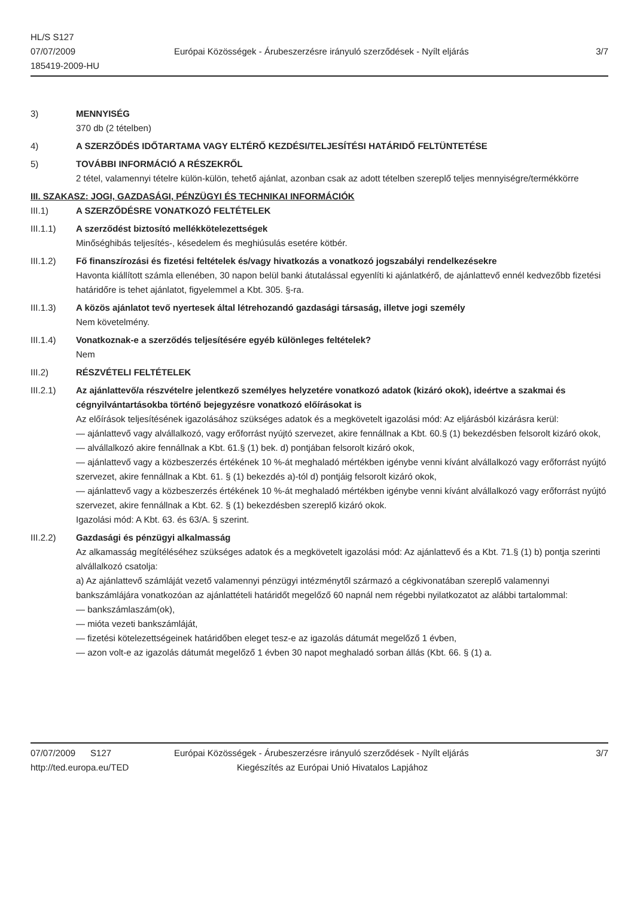HL/S S127
07/07/2009
185419-2009-HU
Európai Közösségek - Árubeszerzésre irányuló szerződések - Nyílt eljárás
3/7
3) MENNYISÉG
370 db (2 tételben)
4) A SZERZŐDÉS IDŐTARTAMA VAGY ELTÉRŐ KEZDÉSI/TELJESÍTÉSI HATÁRIDŐ FELTÜNTETÉSE
5) TOVÁBBI INFORMÁCIÓ A RÉSZEKRŐL
2 tétel, valamennyi tételre külön-külön, tehető ajánlat, azonban csak az adott tételben szereplő teljes mennyiségre/termékkörre
III. SZAKASZ: JOGI, GAZDASÁGI, PÉNZÜGYI ÉS TECHNIKAI INFORMÁCIÓK
III.1) A SZERZŐDÉSRE VONATKOZÓ FELTÉTELEK
III.1.1) A szerződést biztosító mellékkötelezettségek
Minőséghibás teljesítés-, késedelem és meghiúsulás esetére kötbér.
III.1.2) Fő finanszírozási és fizetési feltételek és/vagy hivatkozás a vonatkozó jogszabályi rendelkezésekre
Havonta kiállított számla ellenében, 30 napon belül banki átutalással egyenlíti ki ajánlatkérő, de ajánlattevő ennél kedvezőbb fizetési határidőre is tehet ajánlatot, figyelemmel a Kbt. 305. §-ra.
III.1.3) A közös ajánlatot tevő nyertesek által létrehozandó gazdasági társaság, illetve jogi személy
Nem követelmény.
III.1.4) Vonatkoznak-e a szerződés teljesítésére egyéb különleges feltételek?
Nem
III.2) RÉSZVÉTELI FELTÉTELEK
III.2.1) Az ajánlattevő/a részvételre jelentkező személyes helyzetére vonatkozó adatok (kizáró okok), ideértve a szakmai és cégnyilvántartásokba történő bejegyzésre vonatkozó előírásokat is
Az előírások teljesítésének igazolásához szükséges adatok és a megkövetelt igazolási mód: Az eljárásból kizárásra kerül:
— ajánlattevő vagy alvállalkozó, vagy erőforrást nyújtó szervezet, akire fennállnak a Kbt. 60.§ (1) bekezdésben felsorolt kizáró okok,
— alvállalkozó akire fennállnak a Kbt. 61.§ (1) bek. d) pontjában felsorolt kizáró okok,
— ajánlattevő vagy a közbeszerzés értékének 10 %-át meghaladó mértékben igénybe venni kívánt alvállalkozó vagy erőforrást nyújtó szervezet, akire fennállnak a Kbt. 61. § (1) bekezdés a)-tól d) pontjáig felsorolt kizáró okok,
— ajánlattevő vagy a közbeszerzés értékének 10 %-át meghaladó mértékben igénybe venni kívánt alvállalkozó vagy erőforrást nyújtó szervezet, akire fennállnak a Kbt. 62. § (1) bekezdésben szereplő kizáró okok.
Igazolási mód: A Kbt. 63. és 63/A. § szerint.
III.2.2) Gazdasági és pénzügyi alkalmasság
Az alkamasság megítéléséhez szükséges adatok és a megkövetelt igazolási mód: Az ajánlattevő és a Kbt. 71.§ (1) b) pontja szerinti alvállalkozó csatolja:
a) Az ajánlattevő számláját vezető valamennyi pénzügyi intézménytől származó a cégkivonatában szereplő valamennyi bankszámlájára vonatkozóan az ajánlattételi határidőt megelőző 60 napnál nem régebbi nyilatkozatot az alábbi tartalommal:
— bankszámlaszám(ok),
— mióta vezeti bankszámláját,
— fizetési kötelezettségeinek határidőben eleget tesz-e az igazolás dátumát megelőző 1 évben,
— azon volt-e az igazolás dátumát megelőző 1 évben 30 napot meghaladó sorban állás (Kbt. 66. § (1) a.
07/07/2009 S127
http://ted.europa.eu/TED
Európai Közösségek - Árubeszerzésre irányuló szerződések - Nyílt eljárás
Kiegészítés az Európai Unió Hivatalos Lapjához
3/7